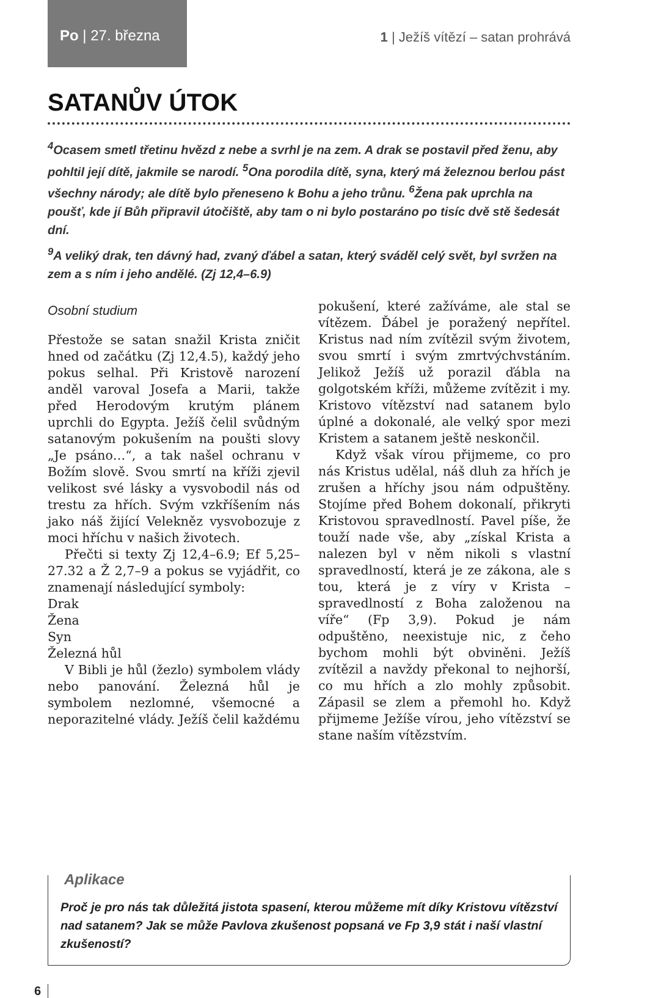Po | 27. března
1 | Ježíš vítězí – satan prohrává
SATANŮV ÚTOK
<sup>4</sup> Ocasem smetl třetinu hvězd z nebe a svrhl je na zem. A drak se postavil před ženu, aby pohltil její dítě, jakmile se narodí. <sup>5</sup>Ona porodila dítě, syna, který má železnou berlou pást všechny národy; ale dítě bylo přeneseno k Bohu a jeho trůnu. <sup>6</sup>Žena pak uprchla na poušť, kde jí Bůh připravil útočiště, aby tam o ni bylo postaráno po tisíc dvě stě šedesát dní.
<sup>9</sup> A veliký drak, ten dávný had, zvaný ďábel a satan, který sváděl celý svět, byl svržen na zem a s ním i jeho andělé. (Zj 12,4–6.9)
Osobní studium
Přestože se satan snažil Krista zničit hned od začátku (Zj 12,4.5), každý jeho pokus selhal. Při Kristově narození anděl varoval Josefa a Marii, takže před Herodovým krutým plánem uprchli do Egypta. Ježíš čelil svůdným satanovým pokušením na poušti slovy „Je psáno…“, a tak našel ochranu v Božím slově. Svou smrtí na kříži zjevil velikost své lásky a vysvobodil nás od trestu za hřích. Svým vzkříšením nás jako náš žijící Velekněz vysvobozuje z moci hříchu v našich životech.
Přečti si texty Zj 12,4–6.9; Ef 5,25–27.32 a Ž 2,7–9 a pokus se vyjádřit, co znamenají následující symboly:
Drak
Žena
Syn
Železná hůl
V Bibli je hůl (žezlo) symbolem vlády nebo panování. Železná hůl je symbolem nezlomné, všemocné a neporazitelné vlády. Ježíš čelil každému pokušení, které zažíváme, ale stal se vítězem. Ďábel je poražený nepřítel. Kristus nad ním zvítězil svým životem, svou smrtí i svým zmrtvýchvstáním. Jelikož Ježíš už porazil ďábla na golgotském kříži, můžeme zvítězit i my. Kristovo vítězství nad satanem bylo úplné a dokonalé, ale velký spor mezi Kristem a satanem ještě neskončil.
Když však vírou přijmeme, co pro nás Kristus udělal, náš dluh za hřích je zrušen a hříchy jsou nám odpuštěny. Stojíme před Bohem dokonalí, přikryti Kristovou spravedlností. Pavel píše, že touží nade vše, aby „získal Krista a nalezen byl v něm nikoli s vlastní spravedlností, která je ze zákona, ale s tou, která je z víry v Krista – spravedlností z Boha založenou na víře“ (Fp 3,9). Pokud je nám odpuštěno, neexistuje nic, z čeho bychom mohli být obviněni. Ježíš zvítězil a navždy překonal to nejhorší, co mu hřích a zlo mohly způsobit. Zápasil se zlem a přemohl ho. Když přijmeme Ježíše vírou, jeho vítězství se stane naším vítězstvím.
Aplikace
Proč je pro nás tak důležitá jistota spasení, kterou můžeme mít díky Kristovu vítězství nad satanem? Jak se může Pavlova zkušenost popsaná ve Fp 3,9 stát i naší vlastní zkušeností?
6